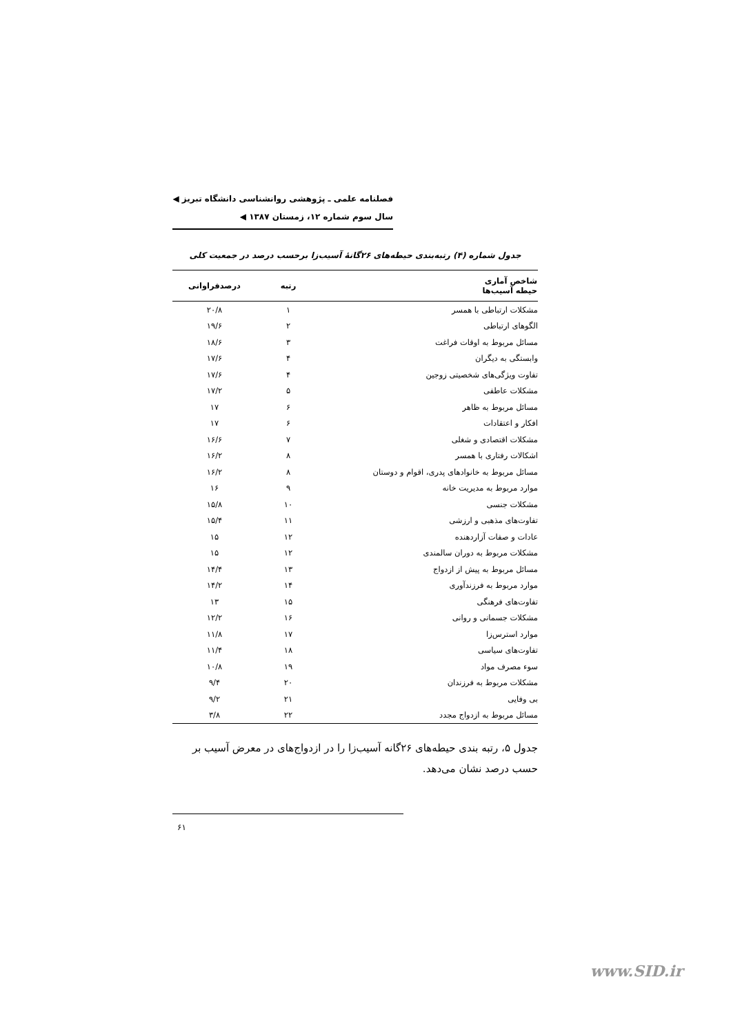فصلنامه علمی ـ پژوهشی روانشناسی دانشگاه تبریز ◀
سال سوم شماره ۱۲، زمستان ۱۳۸۷ ◀
جدول شماره (۴) رتبه‌بندی حیطه‌های ۲۶گانهٔ آسیب‌زا برحسب درصد در جمعیت کلی
| شاخص آماری حیطه آسیب‌ها | رتبه | درصدفراوانی |
| --- | --- | --- |
| مشکلات ارتباطی با همسر | ۱ | ۲۰/۸ |
| الگوهای ارتباطی | ۲ | ۱۹/۶ |
| مسائل مربوط به اوقات فراغت | ۳ | ۱۸/۶ |
| وابستگی به دیگران | ۴ | ۱۷/۶ |
| تفاوت ویژگی‌های شخصیتی زوجین | ۴ | ۱۷/۶ |
| مشکلات عاطفی | ۵ | ۱۷/۲ |
| مسائل مربوط به ظاهر | ۶ | ۱۷ |
| افکار و اعتقادات | ۶ | ۱۷ |
| مشکلات اقتصادی و شغلی | ۷ | ۱۶/۶ |
| اشکالات رفتاری با همسر | ۸ | ۱۶/۲ |
| مسائل مربوط به خانوادهای پدری، اقوام و دوستان | ۸ | ۱۶/۲ |
| موارد مربوط به مدیریت خانه | ۹ | ۱۶ |
| مشکلات جنسی | ۱۰ | ۱۵/۸ |
| تفاوت‌های مذهبی و ارزشی | ۱۱ | ۱۵/۴ |
| عادات و صفات آزاردهنده | ۱۲ | ۱۵ |
| مشکلات مربوط به دوران سالمندی | ۱۲ | ۱۵ |
| مسائل مربوط به پیش از ازدواج | ۱۳ | ۱۴/۴ |
| موارد مربوط به فرزندآوری | ۱۴ | ۱۴/۲ |
| تفاوت‌های فرهنگی | ۱۵ | ۱۳ |
| مشکلات جسمانی و روانی | ۱۶ | ۱۲/۲ |
| موارد استرس‌زا | ۱۷ | ۱۱/۸ |
| تفاوت‌های سیاسی | ۱۸ | ۱۱/۴ |
| سوء مصرف مواد | ۱۹ | ۱۰/۸ |
| مشکلات مربوط به فرزندان | ۲۰ | ۹/۴ |
| بی وفایی | ۲۱ | ۹/۲ |
| مسائل مربوط به ازدواج مجدد | ۲۲ | ۳/۸ |
جدول ۵، رتبه بندی حیطه‌های ۲۶گانه آسیب‌زا را در ازدواج‌های در معرض آسیب بر حسب درصد نشان می‌دهد.
۶۱
www.SID.ir